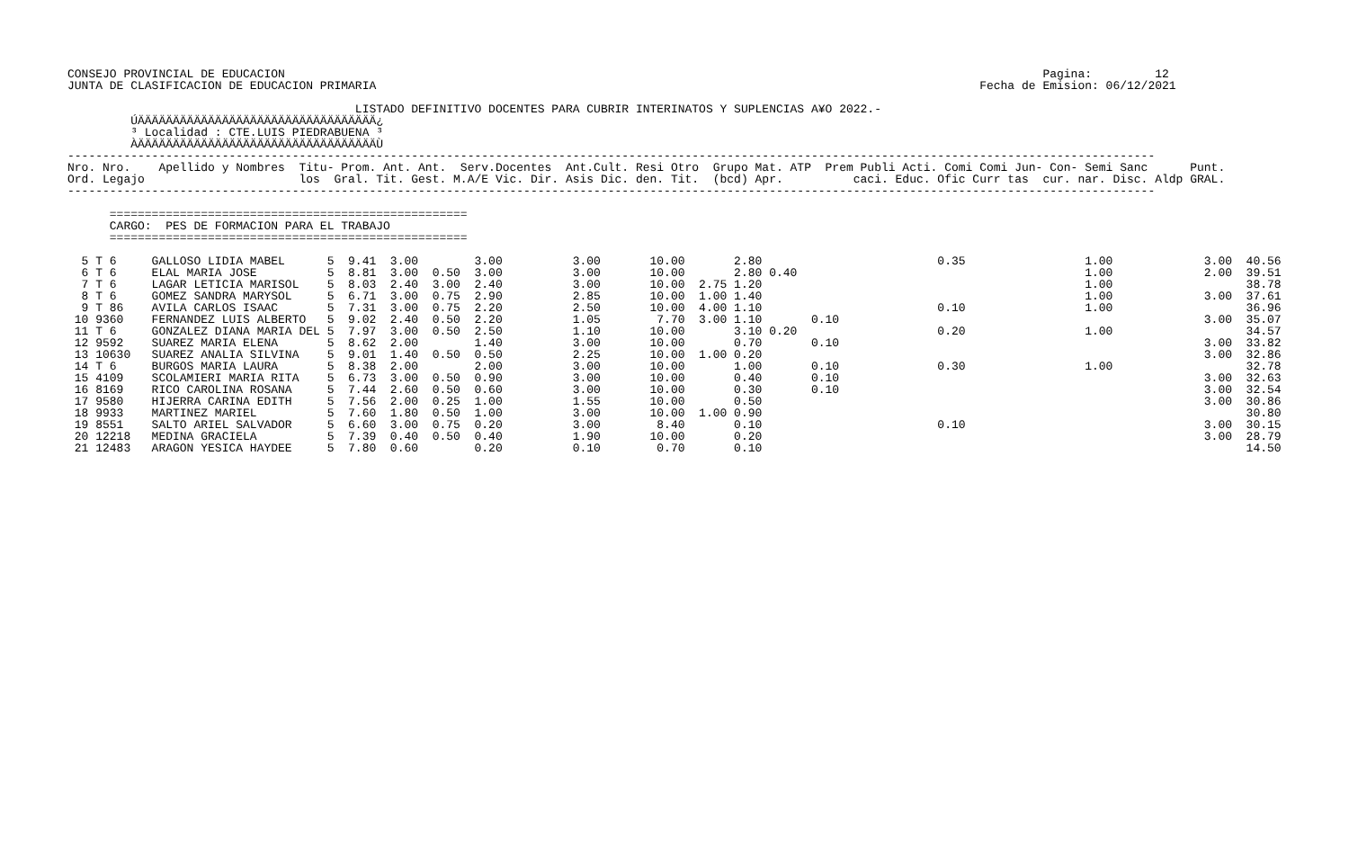CONSEJO PROVINCIAL DE EDUCACION                                                                                                            Pagina:         12
JUNTA DE CLASIFICACION DE EDUCACION PRIMARIA                                                                                      Fecha de Emision: 06/12/2021

                                         LISTADO DEFINITIVO DOCENTES PARA CUBRIR INTERINATOS Y SUPLENCIAS A¥O 2022.-
         ÚÄÄÄÄÄÄÄÄÄÄÄÄÄÄÄÄÄÄÄÄÄÄÄÄÄÄÄÄÄÄÄÄÄÄ¿
         ³ Localidad : CTE.LUIS PIEDRABUENA ³
         ÀÄÄÄÄÄÄÄÄÄÄÄÄÄÄÄÄÄÄÄÄÄÄÄÄÄÄÄÄÄÄÄÄÄÄÙ
-----------------------------------------------------------------------------------------------------------------------------------------------------------
Nro. Nro.    Apellido y Nombres  Titu- Prom. Ant. Ant.  Serv.Docentes  Ant.Cult. Resi Otro  Grupo Mat. ATP  Prem Publi Acti. Comi Comi Jun- Con- Semi Sanc      Punt.
Ord. Legajo                      los  Gral. Tit. Gest. M.A/E Vic. Dir. Asis Dic. den. Tit.  (bcd) Apr.          caci. Educ. Ofic Curr tas  cur. nar. Disc. Aldp GRAL.
-----------------------------------------------------------------------------------------------------------------------------------------------------------

      ===================================================
      CARGO:  PES DE FORMACION PARA EL TRABAJO
      ===================================================

  5 T 6     GALLOSO LIDIA MABEL      5  9.41  3.00        3.00          3.00       10.00       2.80                         0.35                 1.00             3.00  40.56
  6 T 6     ELAL MARIA JOSE          5  8.81  3.00  0.50  3.00          3.00       10.00       2.80 0.40                                         1.00             2.00  39.51
  7 T 6     LAGAR LETICIA MARISOL    5  8.03  2.40  3.00  2.40          3.00       10.00  2.75 1.20                                              1.00                   38.78
  8 T 6     GOMEZ SANDRA MARYSOL     5  6.71  3.00  0.75  2.90          2.85       10.00  1.00 1.40                                              1.00             3.00  37.61
  9 T 86    AVILA CARLOS ISAAC       5  7.31  3.00  0.75  2.20          2.50       10.00  4.00 1.10                         0.10                 1.00                   36.96
 10 9360    FERNANDEZ LUIS ALBERTO   5  9.02  2.40  0.50  2.20          1.05        7.70  3.00 1.10       0.10                                                    3.00  35.07
 11 T 6     GONZALEZ DIANA MARIA DEL 5  7.97  3.00  0.50  2.50          1.10       10.00       3.10 0.20                    0.20                 1.00                   34.57
 12 9592    SUAREZ MARIA ELENA       5  8.62  2.00        1.40          3.00       10.00       0.70       0.10                                                    3.00  33.82
 13 10630   SUAREZ ANALIA SILVINA    5  9.01  1.40  0.50  0.50          2.25       10.00  1.00 0.20                                                               3.00  32.86
 14 T 6     BURGOS MARIA LAURA       5  8.38  2.00        2.00          3.00       10.00       1.00       0.10              0.30                 1.00                   32.78
 15 4109    SCOLAMIERI MARIA RITA    5  6.73  3.00  0.50  0.90          3.00       10.00       0.40       0.10                                                    3.00  32.63
 16 8169    RICO CAROLINA ROSANA     5  7.44  2.60  0.50  0.60          3.00       10.00       0.30       0.10                                                    3.00  32.54
 17 9580    HIJERRA CARINA EDITH     5  7.56  2.00  0.25  1.00          1.55       10.00       0.50                                                               3.00  30.86
 18 9933    MARTINEZ MARIEL          5  7.60  1.80  0.50  1.00          3.00       10.00  1.00 0.90                                                                     30.80
 19 8551    SALTO ARIEL SALVADOR     5  6.60  3.00  0.75  0.20          3.00        8.40       0.10                         0.10                                  3.00  30.15
 20 12218   MEDINA GRACIELA          5  7.39  0.40  0.50  0.40          1.90       10.00       0.20                                                               3.00  28.79
 21 12483   ARAGON YESICA HAYDEE     5  7.80  0.60        0.20          0.10        0.70       0.10                                                                     14.50